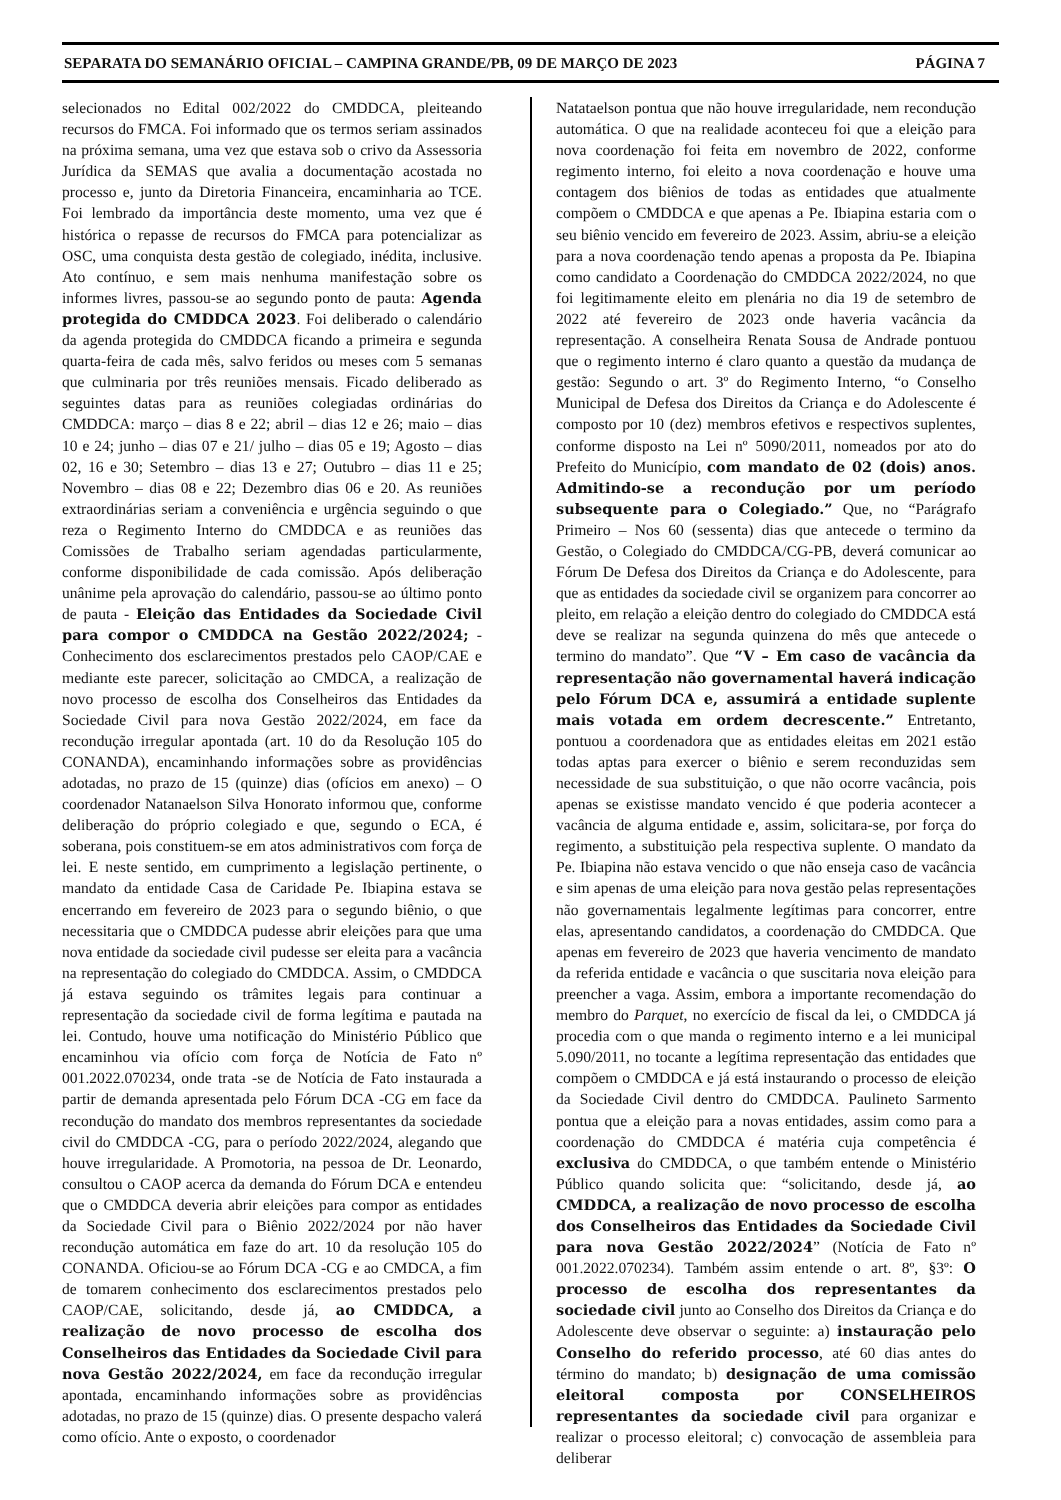SEPARATA DO SEMANÁRIO OFICIAL – CAMPINA GRANDE/PB, 09 DE MARÇO DE 2023 PÁGINA 7
selecionados no Edital 002/2022 do CMDDCA, pleiteando recursos do FMCA. Foi informado que os termos seriam assinados na próxima semana, uma vez que estava sob o crivo da Assessoria Jurídica da SEMAS que avalia a documentação acostada no processo e, junto da Diretoria Financeira, encaminharia ao TCE. Foi lembrado da importância deste momento, uma vez que é histórica o repasse de recursos do FMCA para potencializar as OSC, uma conquista desta gestão de colegiado, inédita, inclusive. Ato contínuo, e sem mais nenhuma manifestação sobre os informes livres, passou-se ao segundo ponto de pauta: Agenda protegida do CMDDCA 2023. Foi deliberado o calendário da agenda protegida do CMDDCA ficando a primeira e segunda quarta-feira de cada mês, salvo feridos ou meses com 5 semanas que culminaria por três reuniões mensais. Ficado deliberado as seguintes datas para as reuniões colegiadas ordinárias do CMDDCA: março – dias 8 e 22; abril – dias 12 e 26; maio – dias 10 e 24; junho – dias 07 e 21/ julho – dias 05 e 19; Agosto – dias 02, 16 e 30; Setembro – dias 13 e 27; Outubro – dias 11 e 25; Novembro – dias 08 e 22; Dezembro dias 06 e 20. As reuniões extraordinárias seriam a conveniência e urgência seguindo o que reza o Regimento Interno do CMDDCA e as reuniões das Comissões de Trabalho seriam agendadas particularmente, conforme disponibilidade de cada comissão. Após deliberação unânime pela aprovação do calendário, passou-se ao último ponto de pauta - Eleição das Entidades da Sociedade Civil para compor o CMDDCA na Gestão 2022/2024; - Conhecimento dos esclarecimentos prestados pelo CAOP/CAE e mediante este parecer, solicitação ao CMDCA, a realização de novo processo de escolha dos Conselheiros das Entidades da Sociedade Civil para nova Gestão 2022/2024, em face da recondução irregular apontada (art. 10 do da Resolução 105 do CONANDA), encaminhando informações sobre as providências adotadas, no prazo de 15 (quinze) dias (ofícios em anexo) – O coordenador Natanaelson Silva Honorato informou que, conforme deliberação do próprio colegiado e que, segundo o ECA, é soberana, pois constituem-se em atos administrativos com força de lei. E neste sentido, em cumprimento a legislação pertinente, o mandato da entidade Casa de Caridade Pe. Ibiapina estava se encerrando em fevereiro de 2023 para o segundo biênio, o que necessitaria que o CMDDCA pudesse abrir eleições para que uma nova entidade da sociedade civil pudesse ser eleita para a vacância na representação do colegiado do CMDDCA. Assim, o CMDDCA já estava seguindo os trâmites legais para continuar a representação da sociedade civil de forma legítima e pautada na lei. Contudo, houve uma notificação do Ministério Público que encaminhou via ofício com força de Notícia de Fato nº 001.2022.070234, onde trata -se de Notícia de Fato instaurada a partir de demanda apresentada pelo Fórum DCA -CG em face da recondução do mandato dos membros representantes da sociedade civil do CMDDCA -CG, para o período 2022/2024, alegando que houve irregularidade. A Promotoria, na pessoa de Dr. Leonardo, consultou o CAOP acerca da demanda do Fórum DCA e entendeu que o CMDDCA deveria abrir eleições para compor as entidades da Sociedade Civil para o Biênio 2022/2024 por não haver recondução automática em faze do art. 10 da resolução 105 do CONANDA. Oficiou-se ao Fórum DCA -CG e ao CMDCA, a fim de tomarem conhecimento dos esclarecimentos prestados pelo CAOP/CAE, solicitando, desde já, ao CMDDCA, a realização de novo processo de escolha dos Conselheiros das Entidades da Sociedade Civil para nova Gestão 2022/2024, em face da recondução irregular apontada, encaminhando informações sobre as providências adotadas, no prazo de 15 (quinze) dias. O presente despacho valerá como ofício. Ante o exposto, o coordenador
Natataelson pontua que não houve irregularidade, nem recondução automática. O que na realidade aconteceu foi que a eleição para nova coordenação foi feita em novembro de 2022, conforme regimento interno, foi eleito a nova coordenação e houve uma contagem dos biênios de todas as entidades que atualmente compõem o CMDDCA e que apenas a Pe. Ibiapina estaria com o seu biênio vencido em fevereiro de 2023. Assim, abriu-se a eleição para a nova coordenação tendo apenas a proposta da Pe. Ibiapina como candidato a Coordenação do CMDDCA 2022/2024, no que foi legitimamente eleito em plenária no dia 19 de setembro de 2022 até fevereiro de 2023 onde haveria vacância da representação. A conselheira Renata Sousa de Andrade pontuou que o regimento interno é claro quanto a questão da mudança de gestão: Segundo o art. 3º do Regimento Interno, “o Conselho Municipal de Defesa dos Direitos da Criança e do Adolescente é composto por 10 (dez) membros efetivos e respectivos suplentes, conforme disposto na Lei nº 5090/2011, nomeados por ato do Prefeito do Município, com mandato de 02 (dois) anos. Admitindo-se a recondução por um período subsequente para o Colegiado.” Que, no “Parágrafo Primeiro – Nos 60 (sessenta) dias que antecede o termino da Gestão, o Colegiado do CMDDCA/CG-PB, deverá comunicar ao Fórum De Defesa dos Direitos da Criança e do Adolescente, para que as entidades da sociedade civil se organizem para concorrer ao pleito, em relação a eleição dentro do colegiado do CMDDCA está deve se realizar na segunda quinzena do mês que antecede o termino do mandato”. Que “V – Em caso de vacância da representação não governamental haverá indicação pelo Fórum DCA e, assumirá a entidade suplente mais votada em ordem decrescente.” Entretanto, pontuou a coordenadora que as entidades eleitas em 2021 estão todas aptas para exercer o biênio e serem reconduzidas sem necessidade de sua substituição, o que não ocorre vacância, pois apenas se existisse mandato vencido é que poderia acontecer a vacância de alguma entidade e, assim, solicitara-se, por força do regimento, a substituição pela respectiva suplente. O mandato da Pe. Ibiapina não estava vencido o que não enseja caso de vacância e sim apenas de uma eleição para nova gestão pelas representações não governamentais legalmente legítimas para concorrer, entre elas, apresentando candidatos, a coordenação do CMDDCA. Que apenas em fevereiro de 2023 que haveria vencimento de mandato da referida entidade e vacância o que suscitaria nova eleição para preencher a vaga. Assim, embora a importante recomendação do membro do Parquet, no exercício de fiscal da lei, o CMDDCA já procedia com o que manda o regimento interno e a lei municipal 5.090/2011, no tocante a legítima representação das entidades que compõem o CMDDCA e já está instaurando o processo de eleição da Sociedade Civil dentro do CMDDCA. Paulineto Sarmento pontua que a eleição para a novas entidades, assim como para a coordenação do CMDDCA é matéria cuja competência é exclusiva do CMDDCA, o que também entende o Ministério Público quando solicita que: “solicitando, desde já, ao CMDDCA, a realização de novo processo de escolha dos Conselheiros das Entidades da Sociedade Civil para nova Gestão 2022/2024” (Notícia de Fato nº 001.2022.070234). Também assim entende o art. 8º, §3º: O processo de escolha dos representantes da sociedade civil junto ao Conselho dos Direitos da Criança e do Adolescente deve observar o seguinte: a) instauração pelo Conselho do referido processo, até 60 dias antes do término do mandato; b) designação de uma comissão eleitoral composta por CONSELHEIROS representantes da sociedade civil para organizar e realizar o processo eleitoral; c) convocação de assembleia para deliberar